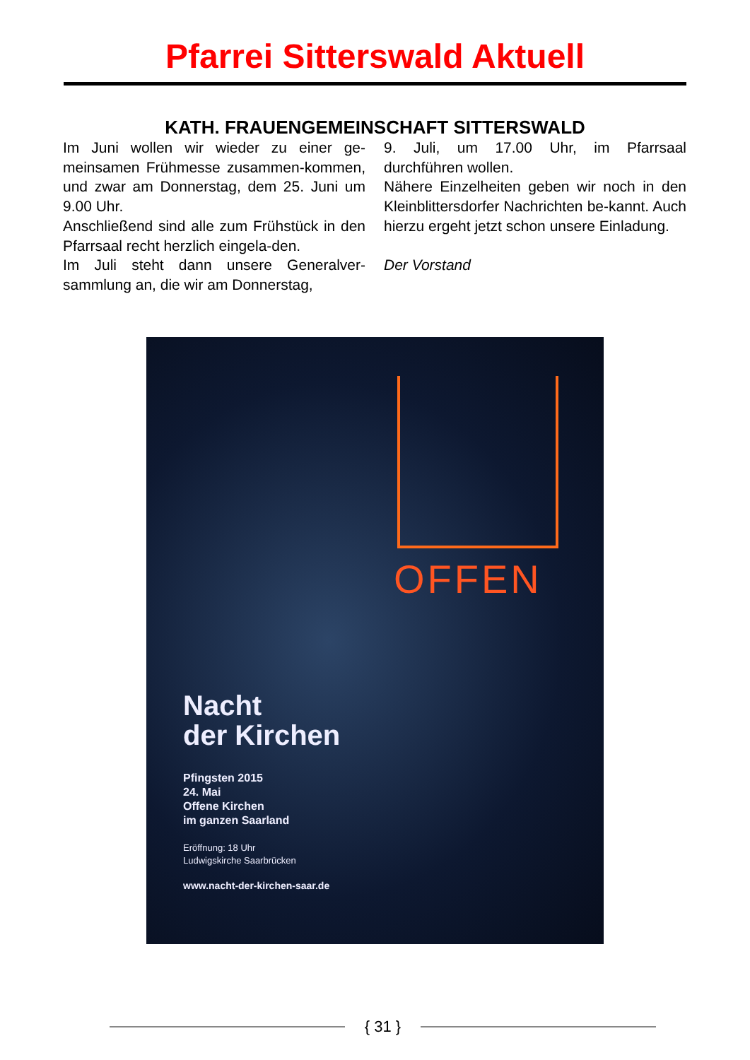Pfarrei Sitterswald Aktuell
KATH. FRAUENGEMEINSCHAFT SITTERSWALD
Im Juni wollen wir wieder zu einer ge-meinsamen Frühmesse zusammen-kommen, und zwar am Donnerstag, dem 25. Juni um 9.00 Uhr.
Anschließend sind alle zum Frühstück in den Pfarrsaal recht herzlich eingela-den.
Im Juli steht dann unsere Generalver-sammlung an, die wir am Donnerstag,
9. Juli, um 17.00 Uhr, im Pfarrsaal durchführen wollen.
Nähere Einzelheiten geben wir noch in den Kleinblittersdorfer Nachrichten be-kannt. Auch hierzu ergeht jetzt schon unsere Einladung.
Der Vorstand
OFFEN
Nacht
der Kirchen
Pfingsten 2015
24. Mai
Offene Kirchen
im ganzen Saarland
Eröffnung: 18 Uhr
Ludwigskirche Saarbrücken
www.nacht-der-kirchen-saar.de
{ 31 }